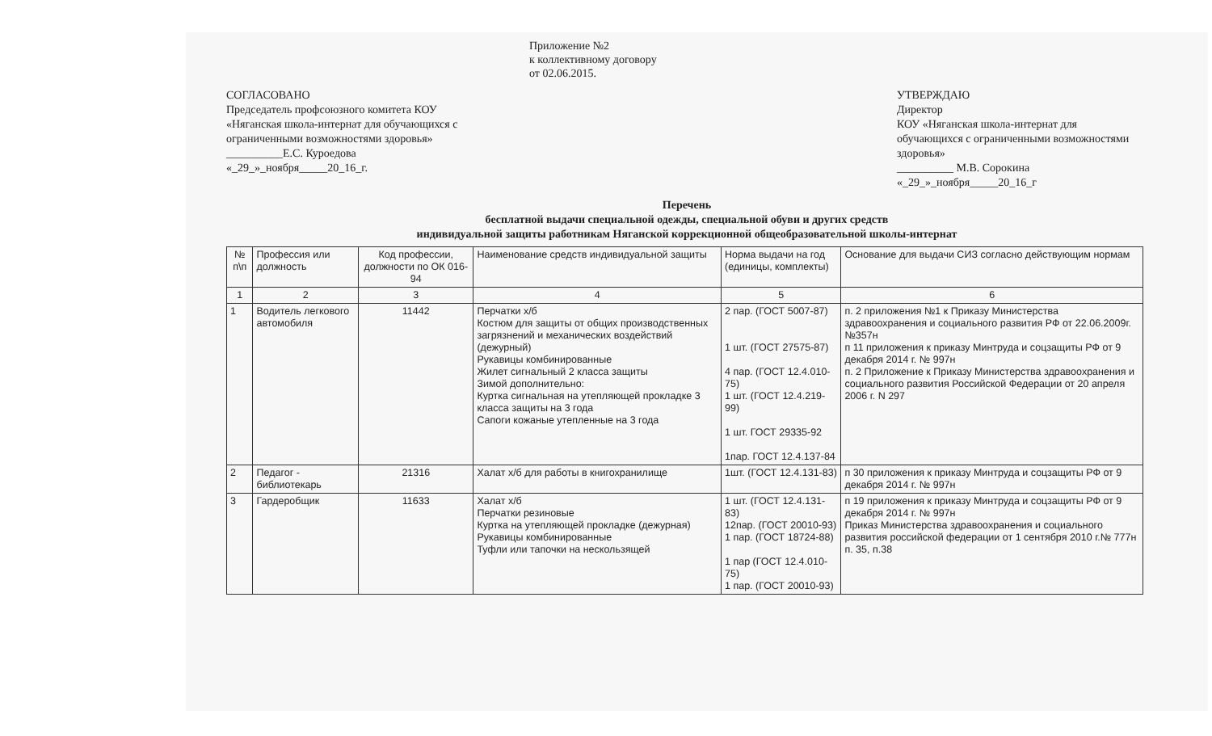Приложение №2
к коллективному договору
от 02.06.2015.
СОГЛАСОВАНО
Председатель профсоюзного комитета КОУ «Няганская школа-интернат для обучающихся с ограниченными возможностями здоровья»
__________Е.С. Куроедова
«_29_»_ноября_____20_16_г.
УТВЕРЖДАЮ
Директор
КОУ «Няганская школа-интернат для обучающихся с ограниченными возможностями здоровья»
__________ М.В. Сорокина
«_29_»_ноября_____20_16_г
Перечень
бесплатной выдачи специальной одежды, специальной обуви и других средств
индивидуальной защиты работникам Няганской коррекционной общеобразовательной школы-интернат
| № п\п | Профессия или должность | Код профессии, должности по ОК 016-94 | Наименование средств индивидуальной защиты | Норма выдачи на год (единицы, комплекты) | Основание для выдачи СИЗ согласно действующим нормам |
| --- | --- | --- | --- | --- | --- |
| 1 | 2 | 3 | 4 | 5 | 6 |
| 1 | Водитель легкового автомобиля | 11442 | Перчатки х/б Костюм для защиты от общих производственных загрязнений и механических воздействий (дежурный) Рукавицы комбинированные Жилет сигнальный 2 класса защиты Зимой дополнительно: Куртка сигнальная на утепляющей прокладке 3 класса защиты на 3 года Сапоги кожаные утепленные на 3 года | 2 пар. (ГОСТ 5007-87) 1 шт. (ГОСТ 27575-87) 4 пар. (ГОСТ 12.4.010-75) 1 шт. (ГОСТ 12.4.219-99) 1 шт. ГОСТ 29335-92 1пар. ГОСТ 12.4.137-84 | п. 2 приложения №1 к Приказу Министерства здравоохранения и социального развития РФ от 22.06.2009г. №357н п 11 приложения к приказу Минтруда и соцзащиты РФ от 9 декабря 2014 г. № 997н п. 2 Приложение к Приказу Министерства здравоохранения и социального развития Российской Федерации от 20 апреля 2006 г. N 297 |
| 2 | Педагог - библиотекарь | 21316 | Халат х/б для работы в книгохранилище | 1шт. (ГОСТ 12.4.131-83) | п 30 приложения к приказу Минтруда и соцзащиты РФ от 9 декабря 2014 г. № 997н |
| 3 | Гардеробщик | 11633 | Халат х/б Перчатки резиновые Куртка на утепляющей прокладке (дежурная) Рукавицы комбинированные Туфли или тапочки на нескользящей | 1 шт. (ГОСТ 12.4.131-83) 12пар. (ГОСТ 20010-93) 1 пар. (ГОСТ 18724-88) 1 пар (ГОСТ 12.4.010-75) 1 пар. (ГОСТ 20010-93) | п 19 приложения к приказу Минтруда и соцзащиты РФ от 9 декабря 2014 г. № 997н Приказ Министерства здравоохранения и социального развития российской федерации от 1 сентября 2010 г.№ 777н п. 35, п.38 |